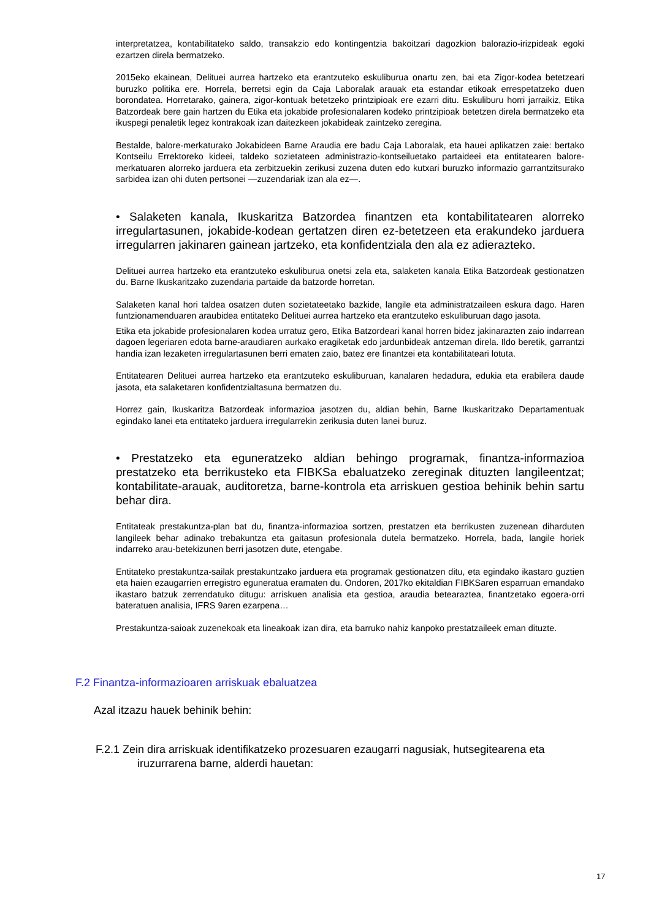interpretatzea, kontabilitateko saldo, transakzio edo kontingentzia bakoitzari dagozkion balorazio-irizpideak egoki ezartzen direla bermatzeko.
2015eko ekainean, Delituei aurrea hartzeko eta erantzuteko eskuliburua onartu zen, bai eta Zigor-kodea betetzeari buruzko politika ere. Horrela, berretsi egin da Caja Laboralak arauak eta estandar etikoak errespetatzeko duen borondatea. Horretarako, gainera, zigor-kontuak betetzeko printzipioak ere ezarri ditu. Eskuliburu horri jarraikiz, Etika Batzordeak bere gain hartzen du Etika eta jokabide profesionalaren kodeko printzipioak betetzen direla bermatzeko eta ikuspegi penaletik legez kontrakoak izan daitezkeen jokabideak zaintzeko zeregina.
Bestalde, balore-merkaturako Jokabideen Barne Araudia ere badu Caja Laboralak, eta hauei aplikatzen zaie: bertako Kontseilu Errektoreko kideei, taldeko sozietateen administrazio-kontseiluetako partaideei eta entitatearen balore-merkatuaren alorreko jarduera eta zerbitzuekin zerikusi zuzena duten edo kutxari buruzko informazio garrantzitsurako sarbidea izan ohi duten pertsonei —zuzendariak izan ala ez—.
• Salaketen kanala, Ikuskaritza Batzordea finantzen eta kontabilitatearen alorreko irregulartasunen, jokabide-kodean gertatzen diren ez-betetzeen eta erakundeko jarduera irregularren jakinaren gainean jartzeko, eta konfidentziala den ala ez adierazteko.
Delituei aurrea hartzeko eta erantzuteko eskuliburua onetsi zela eta, salaketen kanala Etika Batzordeak gestionatzen du. Barne Ikuskaritzako zuzendaria partaide da batzorde horretan.
Salaketen kanal hori taldea osatzen duten sozietateetako bazkide, langile eta administratzaileen eskura dago. Haren funtzionamenduaren araubidea entitateko Delituei aurrea hartzeko eta erantzuteko eskuliburuan dago jasota.
Etika eta jokabide profesionalaren kodea urratuz gero, Etika Batzordeari kanal horren bidez jakinarazten zaio indarrean dagoen legeriaren edota barne-araudiaren aurkako eragiketak edo jardunbideak antzeman direla. Ildo beretik, garrantzi handia izan lezaketen irregulartasunen berri ematen zaio, batez ere finantzei eta kontabilitateari lotuta.
Entitatearen Delituei aurrea hartzeko eta erantzuteko eskuliburuan, kanalaren hedadura, edukia eta erabilera daude jasota, eta salaketaren konfidentzialtasuna bermatzen du.
Horrez gain, Ikuskaritza Batzordeak informazioa jasotzen du, aldian behin, Barne Ikuskaritzako Departamentuak egindako lanei eta entitateko jarduera irregularrekin zerikusia duten lanei buruz.
• Prestatzeko eta eguneratzeko aldian behingo programak, finantza-informazioa prestatzeko eta berrikusteko eta FIBKSa ebaluatzeko zereginak dituzten langileentzat; kontabilitate-arauak, auditoretza, barne-kontrola eta arriskuen gestioa behinik behin sartu behar dira.
Entitateak prestakuntza-plan bat du, finantza-informazioa sortzen, prestatzen eta berrikusten zuzenean diharduten langileek behar adinako trebakuntza eta gaitasun profesionala dutela bermatzeko. Horrela, bada, langile horiek indarreko arau-betekizunen berri jasotzen dute, etengabe.
Entitateko prestakuntza-sailak prestakuntzako jarduera eta programak gestionatzen ditu, eta egindako ikastaro guztien eta haien ezaugarrien erregistro eguneratua eramaten du. Ondoren, 2017ko ekitaldian FIBKSaren esparruan emandako ikastaro batzuk zerrendatuko ditugu: arriskuen analisia eta gestioa, araudia betearaztea, finantzetako egoera-orri bateratuen analisia, IFRS 9aren ezarpena…
Prestakuntza-saioak zuzenekoak eta lineakoak izan dira, eta barruko nahiz kanpoko prestatzaileek eman dituzte.
F.2 Finantza-informazioaren arriskuak ebaluatzea
Azal itzazu hauek behinik behin:
F.2.1 Zein dira arriskuak identifikatzeko prozesuaren ezaugarri nagusiak, hutsegitearena eta iruzurrarena barne, alderdi hauetan:
17